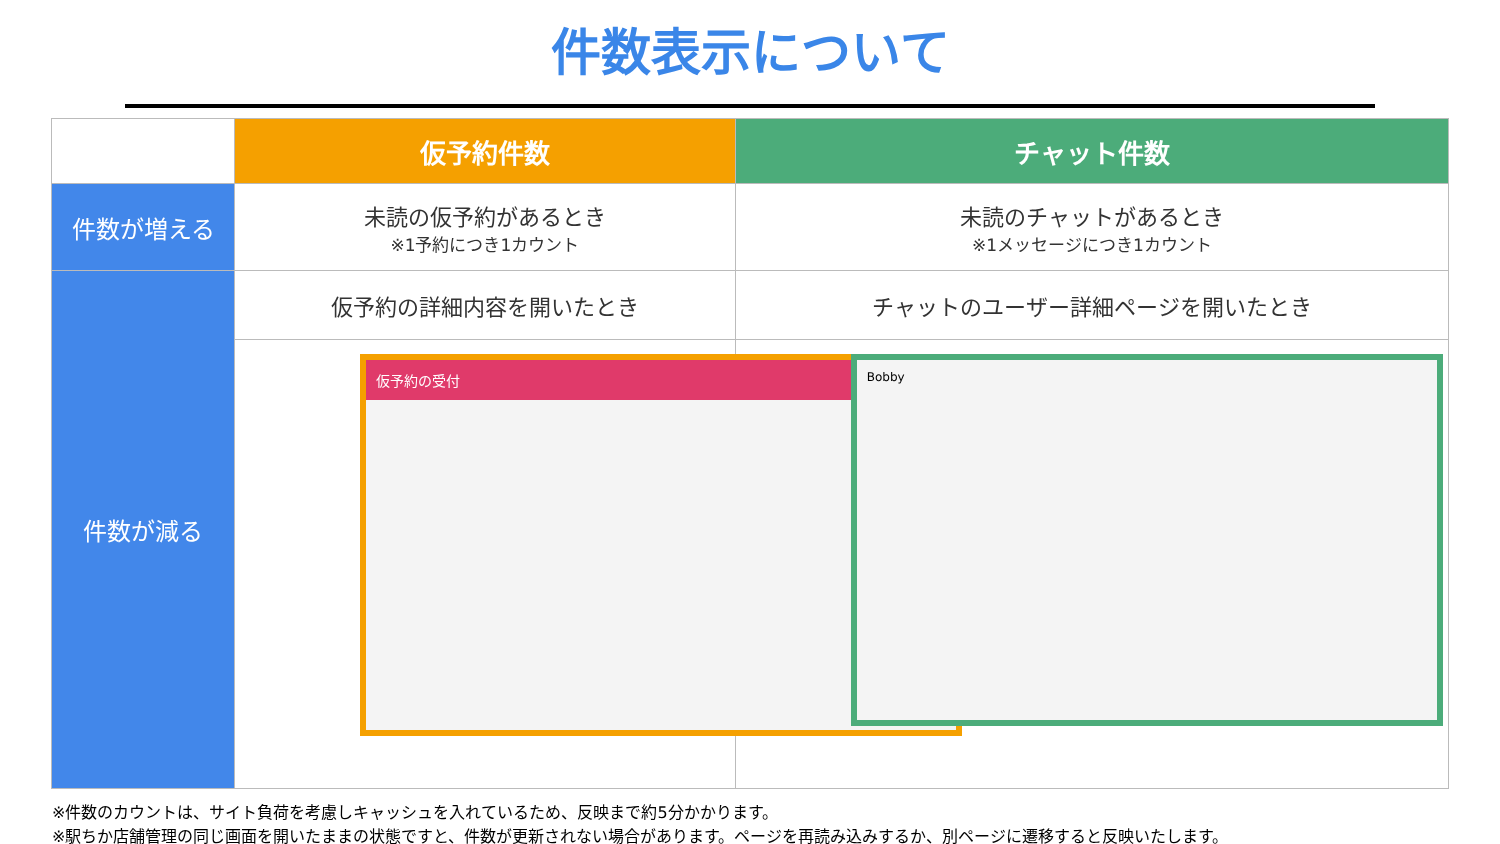件数表示について
| | 仮予約件数 | チャット件数 |
| --- | --- | --- |
| 件数が増える | 未読の仮予約があるとき ※1予約につき1カウント | 未読のチャットがあるとき ※1メッセージにつき1カウント |
| 件数が減る | 仮予約の詳細内容を開いたとき | チャットのユーザー詳細ページを開いたとき |
| | 仮予約の受付 | Bobby |
※件数のカウントは、サイト負荷を考慮しキャッシュを入れているため、反映まで約5分かかります。
※駅ちか店舗管理の同じ画面を開いたままの状態ですと、件数が更新されない場合があります。ページを再読み込みするか、別ページに遷移すると反映いたします。